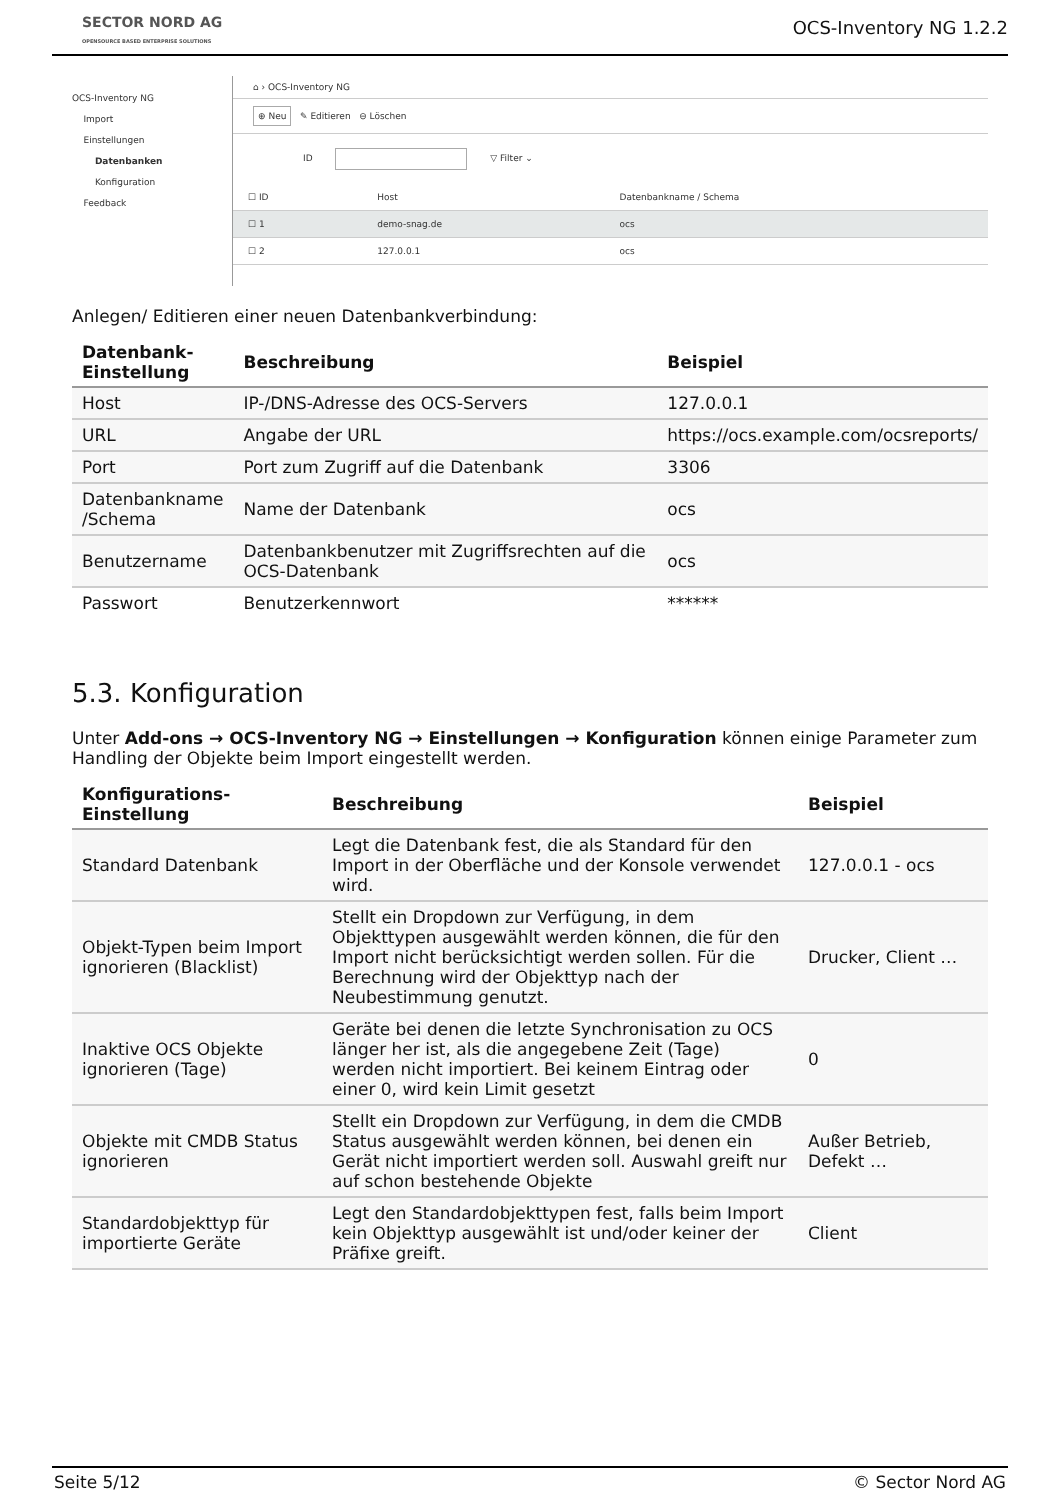SECTOR NORD AG
OPENSOURCE BASED ENTERPRISE SOLUTIONS
OCS-Inventory NG 1.2.2
OCS-Inventory NG
Import
Einstellungen
Datenbanken
Konfiguration
Feedback
⌂ › OCS-Inventory NG
⊕ Neu ✎ Editieren ⊖ Löschen
ID ▽ Filter ⌄
| ☐ ID | Host | Datenbankname / Schema |
| --- | --- | --- |
| ☐ 1 | demo-snag.de | ocs |
| ☐ 2 | 127.0.0.1 | ocs |
Anlegen/ Editieren einer neuen Datenbankverbindung:
| Datenbank- Einstellung | Beschreibung | Beispiel |
| --- | --- | --- |
| Host | IP-/DNS-Adresse des OCS-Servers | 127.0.0.1 |
| URL | Angabe der URL | https://ocs.example.com/ocsreports/ |
| Port | Port zum Zugriff auf die Datenbank | 3306 |
| Datenbankname /Schema | Name der Datenbank | ocs |
| Benutzername | Datenbankbenutzer mit Zugriffsrechten auf die OCS-Datenbank | ocs |
| Passwort | Benutzerkennwort | ****** |
5.3. Konfiguration
Unter Add-ons → OCS-Inventory NG → Einstellungen → Konfiguration können einige Parameter zum Handling der Objekte beim Import eingestellt werden.
| Konfigurations- Einstellung | Beschreibung | Beispiel |
| --- | --- | --- |
| Standard Datenbank | Legt die Datenbank fest, die als Standard für den Import in der Oberfläche und der Konsole verwendet wird. | 127.0.0.1 - ocs |
| Objekt-Typen beim Import ignorieren (Blacklist) | Stellt ein Dropdown zur Verfügung, in dem Objekttypen ausgewählt werden können, die für den Import nicht berücksichtigt werden sollen. Für die Berechnung wird der Objekttyp nach der Neubestimmung genutzt. | Drucker, Client … |
| Inaktive OCS Objekte ignorieren (Tage) | Geräte bei denen die letzte Synchronisation zu OCS länger her ist, als die angegebene Zeit (Tage) werden nicht importiert. Bei keinem Eintrag oder einer 0, wird kein Limit gesetzt | 0 |
| Objekte mit CMDB Status ignorieren | Stellt ein Dropdown zur Verfügung, in dem die CMDB Status ausgewählt werden können, bei denen ein Gerät nicht importiert werden soll. Auswahl greift nur auf schon bestehende Objekte | Außer Betrieb, Defekt … |
| Standardobjekttyp für importierte Geräte | Legt den Standardobjekttypen fest, falls beim Import kein Objekttyp ausgewählt ist und/oder keiner der Präfixe greift. | Client |
Seite 5/12 © Sector Nord AG